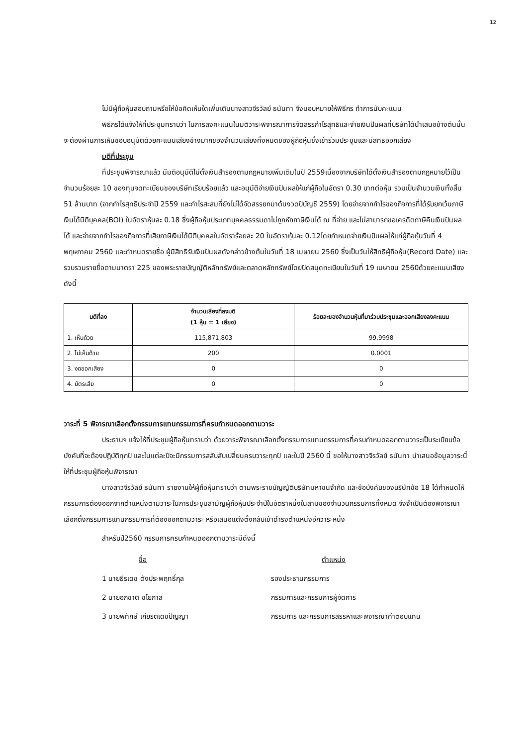12
ไม่มีผู้ถือหุ้นสอบถามหรือให้ข้อคิดเห็นใดเพิ่มเติมนางสาวจีรวัลย์ ธนันทา จึงมอบหมายให้พิธีกร ทำการนับคะแนน
พิธีกรได้แจ้งให้ที่ประชุมทราบว่า ในการลงคะแนนในมติวาระพิจารณาการจัดสรรกำไรสุทธิและจ่ายเงินปันผลที่บริษัทได้นำเสนอข้างต้นนั้น จะต้องผ่านการเห็นชอบอนุมัติด้วยคะแนนเสียงข้างมากของจำนวนเสียงทั้งหมดของผู้ถือหุ้นซึ่งเข้าร่วมประชุมและมีสิทธิออกเสียง
มติที่ประชุม
ที่ประชุมพิจารณาแล้ว มีมติอนุมัติไม่ตั้งเงินสำรองตามกฎหมายเพิ่มเติมในปี 2559เนื่องจากบริษัทได้ตั้งเงินสำรองตามกฎหมายไว้เป็นจำนวนร้อยละ 10 ของทุนจดทะเบียนของบริษัทเรียบร้อยแล้ว และอนุมัติจ่ายเงินปันผลให้แก่ผู้ถือในอัตรา 0.30 บาทต่อหุ้น รวมเป็นจำนวนเงินทั้งสิ้น 51 ล้านบาท (จากกำไรสุทธิประจำปี 2559 และกำไรสะสมที่ยังไม่ได้จัดสรรยกมาต้นงวดปีบัญชี 2559) โดยจ่ายจากกำไรของกิจการที่ได้รับยกเว้นภาษีเงินได้นิติบุคคล(BOI) ในอัตราหุ้นละ 0.18 ซึ่งผู้ถือหุ้นประเภทบุคคลธรรมดาไม่ถูกหักภาษีเงินได้ ณ ที่จ่าย และไม่สามารถขอเครดิตภาษีคืนเงินปันผลได้ และจ่ายจากกำไรของกิจการที่เสียภาษีเงินได้นิติบุคคลในอัตราร้อยละ 20 ในอัตราหุ้นละ 0.12โดยกำหนดจ่ายเงินปันผลให้แก่ผู้ถือหุ้นวันที่ 4 พฤษภาคม 2560 และกำหนดรายชื่อ ผู้มีสิทธิรับเงินปันผลดังกล่าวข้างต้นในวันที่ 18 เมษายน 2560 ซึ่งเป็นวันให้สิทธิผู้ถือหุ้น(Record Date) และรวบรวมรายชื่อตามมาตรา 225 ของพระราชบัญญัติหลักทรัพย์และตลาดหลักทรัพย์โดยปิดสมุดทะเบียนในวันที่ 19 เมษายน 2560ด้วยคะแนนเสียงดังนี้
| มติที่ลง | จำนวนเสียงที่ลงมติ (1 หุ้น = 1 เสียง) | ร้อยละของจำนวนหุ้นที่มาร่วมประชุมและออกเสียงลงคะแนน |
| --- | --- | --- |
| 1. เห็นด้วย | 115,871,803 | 99.9998 |
| 2. ไม่เห็นด้วย | 200 | 0.0001 |
| 3. งดออกเสียง | 0 | 0 |
| 4. บัตรเสีย | 0 | 0 |
วาระที่ 5 พิจารณาเลือกตั้งกรรมการแทนกรรมการที่ครบกำหนดออกตามวาระ
ประธานฯ แจ้งให้ที่ประชุมผู้ถือหุ้นทราบว่า ด้วยวาระพิจารณาเลือกตั้งกรรมการแทนกรรมการที่ครบกำหนดออกตามวาระเป็นระเบียบข้อบังคับที่จะต้องปฏิบัติทุกปี และในแต่ละปีจะมีกรรมการสลับสับเปลี่ยนครบวาระทุกปี และในปี 2560 นี้ ขอให้นางสาวจีรวัลย์ ธนันทา นำเสนอข้อมูลวาระนี้ให้ที่ประชุมผู้ถือหุ้นพิจารณา
นางสาวจีรวัลย์ ธนันทา รายงานให้ผู้ถือหุ้นทราบว่า ตามพระราชบัญญัติบริษัทมหาชนจำกัด และข้อบังคับของบริษัทข้อ 18 ได้กำหนดให้กรรมการต้องออกจากตำแหน่งตามวาระในการประชุมสามัญผู้ถือหุ้นประจำปีในอัตราหนึ่งในสามของจำนวนกรรมการทั้งหมด จึงจำเป็นต้องพิจารณาเลือกตั้งกรรมการแทนกรรมการที่ต้องออกตามวาระ หรือเสนอแต่งตั้งกลับเข้าดำรงตำแหน่งอีกวาระหนึ่ง
สำหรับปี2560 กรรมการครบกำหนดออกตามวาระมีดังนี้
ชื่อ ตำแหน่ง
1 นายธีรเดช ตังประพฤทธิ์กุล รองประธานกรรมการ
2 นายอภิชาติ ชโยภาส กรรมการและกรรมการผู้จัดการ
3 นายพิทักษ์ เกียรติเดชปัญญา กรรมการ และกรรมการสรรหาและพิจารณาค่าตอบแทน